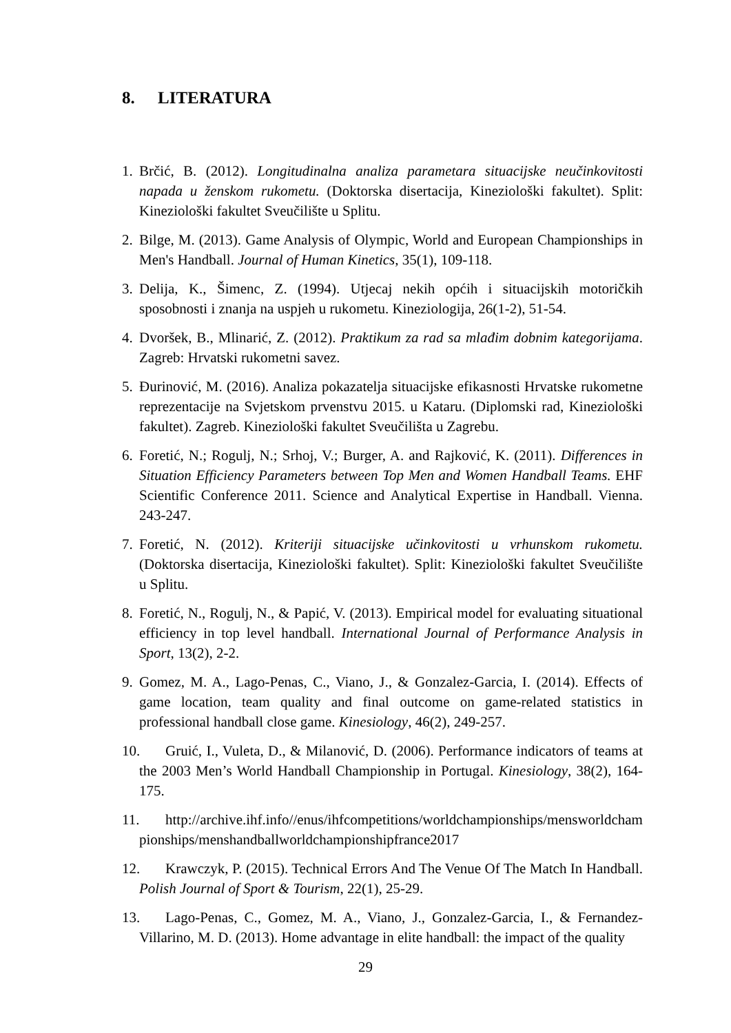8. LITERATURA
1. Brčić, B. (2012). Longitudinalna analiza parametara situacijske neučinkovitosti napada u ženskom rukometu. (Doktorska disertacija, Kineziološki fakultet). Split: Kineziološki fakultet Sveučilište u Splitu.
2. Bilge, M. (2013). Game Analysis of Olympic, World and European Championships in Men's Handball. Journal of Human Kinetics, 35(1), 109-118.
3. Delija, K., Šimenc, Z. (1994). Utjecaj nekih općih i situacijskih motoričkih sposobnosti i znanja na uspjeh u rukometu. Kineziologija, 26(1-2), 51-54.
4. Dvoršek, B., Mlinarić, Z. (2012). Praktikum za rad sa mlađim dobnim kategorijama. Zagreb: Hrvatski rukometni savez.
5. Đurinović, M. (2016). Analiza pokazatelja situacijske efikasnosti Hrvatske rukometne reprezentacije na Svjetskom prvenstvu 2015. u Kataru. (Diplomski rad, Kineziološki fakultet). Zagreb. Kineziološki fakultet Sveučilišta u Zagrebu.
6. Foretić, N.; Rogulj, N.; Srhoj, V.; Burger, A. and Rajković, K. (2011). Differences in Situation Efficiency Parameters between Top Men and Women Handball Teams. EHF Scientific Conference 2011. Science and Analytical Expertise in Handball. Vienna. 243-247.
7. Foretić, N. (2012). Kriteriji situacijske učinkovitosti u vrhunskom rukometu. (Doktorska disertacija, Kineziološki fakultet). Split: Kineziološki fakultet Sveučilište u Splitu.
8. Foretić, N., Rogulj, N., & Papić, V. (2013). Empirical model for evaluating situational efficiency in top level handball. International Journal of Performance Analysis in Sport, 13(2), 2-2.
9. Gomez, M. A., Lago-Penas, C., Viano, J., & Gonzalez-Garcia, I. (2014). Effects of game location, team quality and final outcome on game-related statistics in professional handball close game. Kinesiology, 46(2), 249-257.
10. Gruić, I., Vuleta, D., & Milanović, D. (2006). Performance indicators of teams at the 2003 Men’s World Handball Championship in Portugal. Kinesiology, 38(2), 164-175.
11. http://archive.ihf.info//enus/ihfcompetitions/worldchampionships/mensworldchampionships/menshandballworldchampionshipfrance2017
12. Krawczyk, P. (2015). Technical Errors And The Venue Of The Match In Handball. Polish Journal of Sport & Tourism, 22(1), 25-29.
13. Lago-Penas, C., Gomez, M. A., Viano, J., Gonzalez-Garcia, I., & Fernandez-Villarino, M. D. (2013). Home advantage in elite handball: the impact of the quality
29